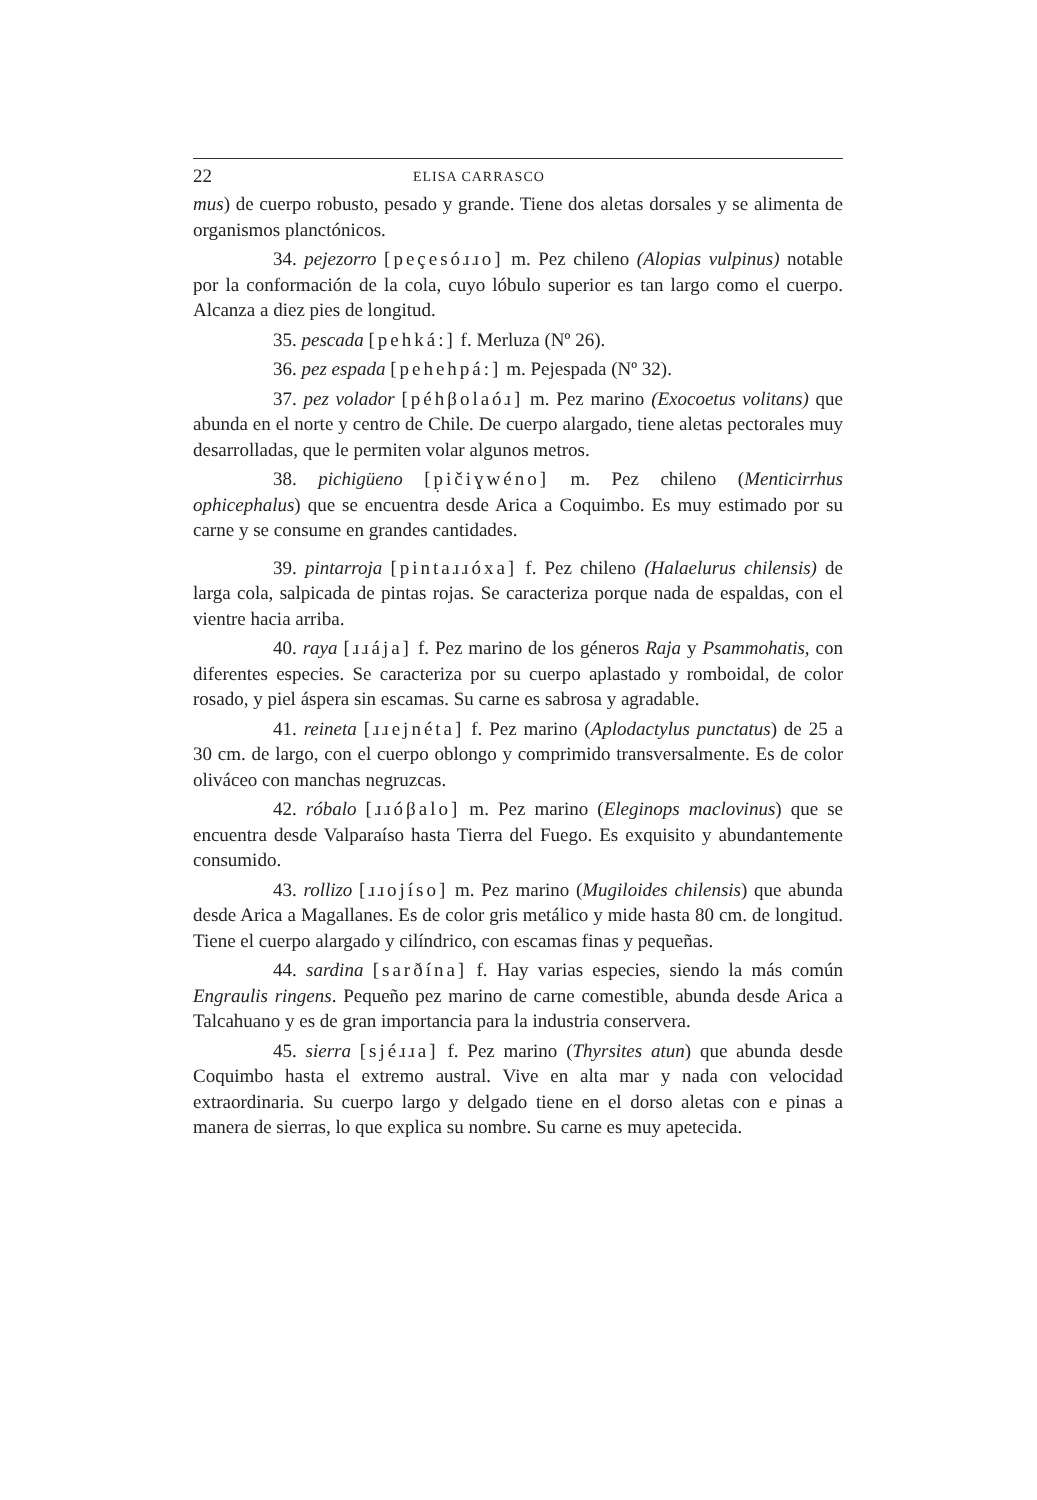22 ELISA CARRASCO
mus) de cuerpo robusto, pesado y grande. Tiene dos aletas dorsales y se alimenta de organismos planctónicos.
34. pejezorro [peçesóɹɹo] m. Pez chileno (Alopias vulpinus) notable por la conformación de la cola, cuyo lóbulo superior es tan largo como el cuerpo. Alcanza a diez pies de longitud.
35. pescada [pehká:] f. Merluza (Nº 26).
36. pez espada [pehehpá:] m. Pejespada (Nº 32).
37. pez volador [péhβolaóɹ] m. Pez marino (Exocoetus volitans) que abunda en el norte y centro de Chile. De cuerpo alargado, tiene aletas pectorales muy desarrolladas, que le permiten volar algunos metros.
38. pichigüeno [p̣ičiɣwéno] m. Pez chileno (Menticirrhus ophicephalus) que se encuentra desde Arica a Coquimbo. Es muy estimado por su carne y se consume en grandes cantidades.
39. pintarroja [pintaɹɹóxa] f. Pez chileno (Halaelurus chilensis) de larga cola, salpicada de pintas rojas. Se caracteriza porque nada de espaldas, con el vientre hacia arriba.
40. raya [ɹɹája] f. Pez marino de los géneros Raja y Psammohatis, con diferentes especies. Se caracteriza por su cuerpo aplastado y romboidal, de color rosado, y piel áspera sin escamas. Su carne es sabrosa y agradable.
41. reineta [ɹɹejnéta] f. Pez marino (Aplodactylus punctatus) de 25 a 30 cm. de largo, con el cuerpo oblongo y comprimido transversalmente. Es de color oliváceo con manchas negruzcas.
42. róbalo [ɹɹóβalo] m. Pez marino (Eleginops maclovinus) que se encuentra desde Valparaíso hasta Tierra del Fuego. Es exquisito y abundantemente consumido.
43. rollizo [ɹɹojíso] m. Pez marino (Mugiloides chilensis) que abunda desde Arica a Magallanes. Es de color gris metálico y mide hasta 80 cm. de longitud. Tiene el cuerpo alargado y cilíndrico, con escamas finas y pequeñas.
44. sardina [sarðína] f. Hay varias especies, siendo la más común Engraulis ringens. Pequeño pez marino de carne comestible, abunda desde Arica a Talcahuano y es de gran importancia para la industria conservera.
45. sierra [sjéɹɹa] f. Pez marino (Thyrsites atun) que abunda desde Coquimbo hasta el extremo austral. Vive en alta mar y nada con velocidad extraordinaria. Su cuerpo largo y delgado tiene en el dorso aletas con e pinas a manera de sierras, lo que explica su nombre. Su carne es muy apetecida.